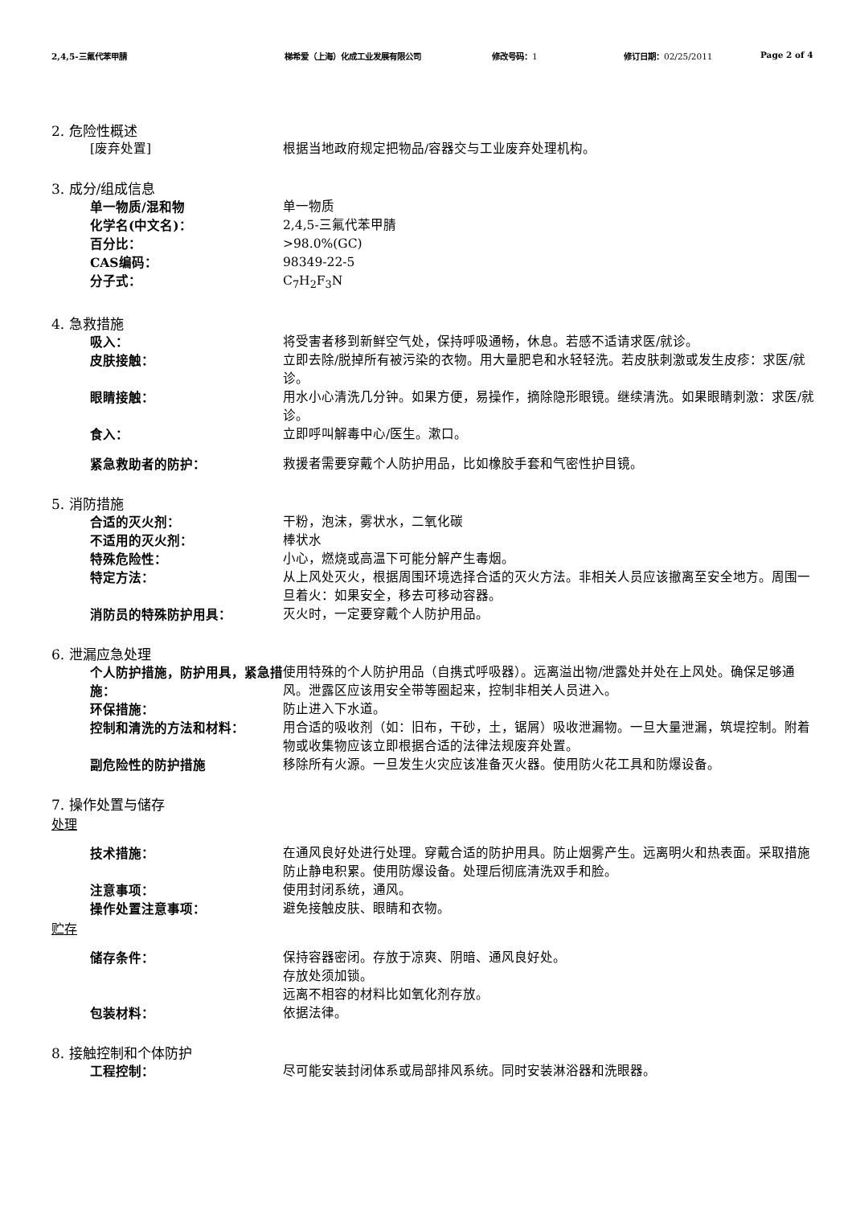2,4,5-三氟代苯甲腈 梯希爱（上海）化成工业发展有限公司 修改号码：1 修订日期：02/25/2011 Page 2 of 4
2. 危险性概述
[废弃处置] 根据当地政府规定把物品/容器交与工业废弃处理机构。
3. 成分/组成信息
单一物质/混和物 单一物质
化学名(中文名)： 2,4,5-三氟代苯甲腈
百分比： >98.0%(GC)
CAS编码： 98349-22-5
分子式： C<sub>7</sub>H<sub>2</sub>F<sub>3</sub>N
4. 急救措施
吸入： 将受害者移到新鲜空气处，保持呼吸通畅，休息。若感不适请求医/就诊。
皮肤接触： 立即去除/脱掉所有被污染的衣物。用大量肥皂和水轻轻洗。若皮肤刺激或发生皮疹：求医/就诊。
眼睛接触： 用水小心清洗几分钟。如果方便，易操作，摘除隐形眼镜。继续清洗。如果眼睛刺激：求医/就诊。
食入： 立即呼叫解毒中心/医生。漱口。
紧急救助者的防护： 救援者需要穿戴个人防护用品，比如橡胶手套和气密性护目镜。
5. 消防措施
合适的灭火剂： 干粉，泡沫，雾状水，二氧化碳
不适用的灭火剂： 棒状水
特殊危险性： 小心，燃烧或高温下可能分解产生毒烟。
特定方法： 从上风处灭火，根据周围环境选择合适的灭火方法。非相关人员应该撤离至安全地方。周围一旦着火：如果安全，移去可移动容器。
消防员的特殊防护用具： 灭火时，一定要穿戴个人防护用品。
6. 泄漏应急处理
个人防护措施，防护用具，紧急措施：
使用特殊的个人防护用品（自携式呼吸器）。远离溢出物/泄露处并处在上风处。确保足够通风。泄露区应该用安全带等圈起来，控制非相关人员进入。
环保措施： 防止进入下水道。
控制和清洗的方法和材料： 用合适的吸收剂（如：旧布，干砂，土，锯屑）吸收泄漏物。一旦大量泄漏，筑堤控制。附着物或收集物应该立即根据合适的法律法规废弃处置。
副危险性的防护措施 移除所有火源。一旦发生火灾应该准备灭火器。使用防火花工具和防爆设备。
7. 操作处置与储存
处理
技术措施： 在通风良好处进行处理。穿戴合适的防护用具。防止烟雾产生。远离明火和热表面。采取措施防止静电积累。使用防爆设备。处理后彻底清洗双手和脸。
注意事项： 使用封闭系统，通风。
操作处置注意事项： 避免接触皮肤、眼睛和衣物。
贮存
储存条件： 保持容器密闭。存放于凉爽、阴暗、通风良好处。
存放处须加锁。
远离不相容的材料比如氧化剂存放。
包装材料： 依据法律。
8. 接触控制和个体防护
工程控制： 尽可能安装封闭体系或局部排风系统。同时安装淋浴器和洗眼器。